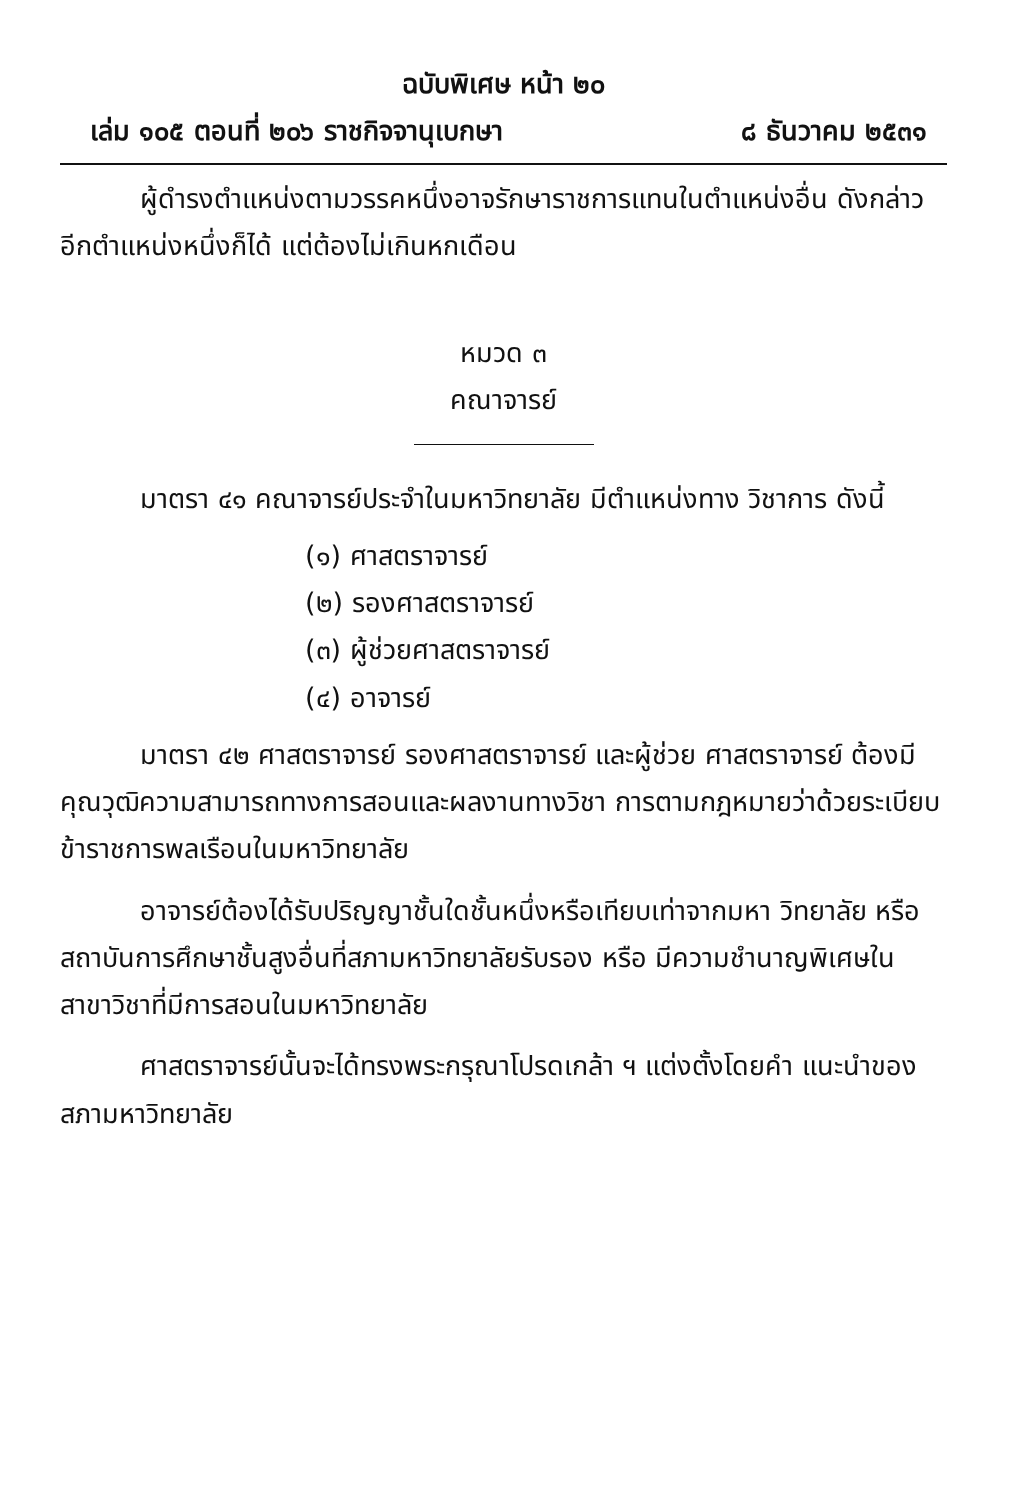ฉบับพิเศษ หน้า ๒๐
เล่ม ๑๐๕ ตอนที่ ๒๐๖ ราชกิจจานุเบกษา ๘ ธันวาคม ๒๕๓๑
ผู้ดำรงตำแหน่งตามวรรคหนึ่งอาจรักษาราชการแทนในตำแหน่งอื่น ดังกล่าวอีกตำแหน่งหนึ่งก็ได้ แต่ต้องไม่เกินหกเดือน
หมวด ๓
คณาจารย์
มาตรา ๔๑ คณาจารย์ประจำในมหาวิทยาลัย มีตำแหน่งทาง วิชาการ ดังนี้
(๑) ศาสตราจารย์
(๒) รองศาสตราจารย์
(๓) ผู้ช่วยศาสตราจารย์
(๔) อาจารย์
มาตรา ๔๒ ศาสตราจารย์ รองศาสตราจารย์ และผู้ช่วย ศาสตราจารย์ ต้องมีคุณวุฒิความสามารถทางการสอนและผลงานทางวิชา การตามกฎหมายว่าด้วยระเบียบข้าราชการพลเรือนในมหาวิทยาลัย
อาจารย์ต้องได้รับปริญญาชั้นใดชั้นหนึ่งหรือเทียบเท่าจากมหา วิทยาลัย หรือสถาบันการศึกษาชั้นสูงอื่นที่สภามหาวิทยาลัยรับรอง หรือ มีความชำนาญพิเศษในสาขาวิชาที่มีการสอนในมหาวิทยาลัย
ศาสตราจารย์นั้นจะได้ทรงพระกรุณาโปรดเกล้า ฯ แต่งตั้งโดยคำ แนะนำของสภามหาวิทยาลัย